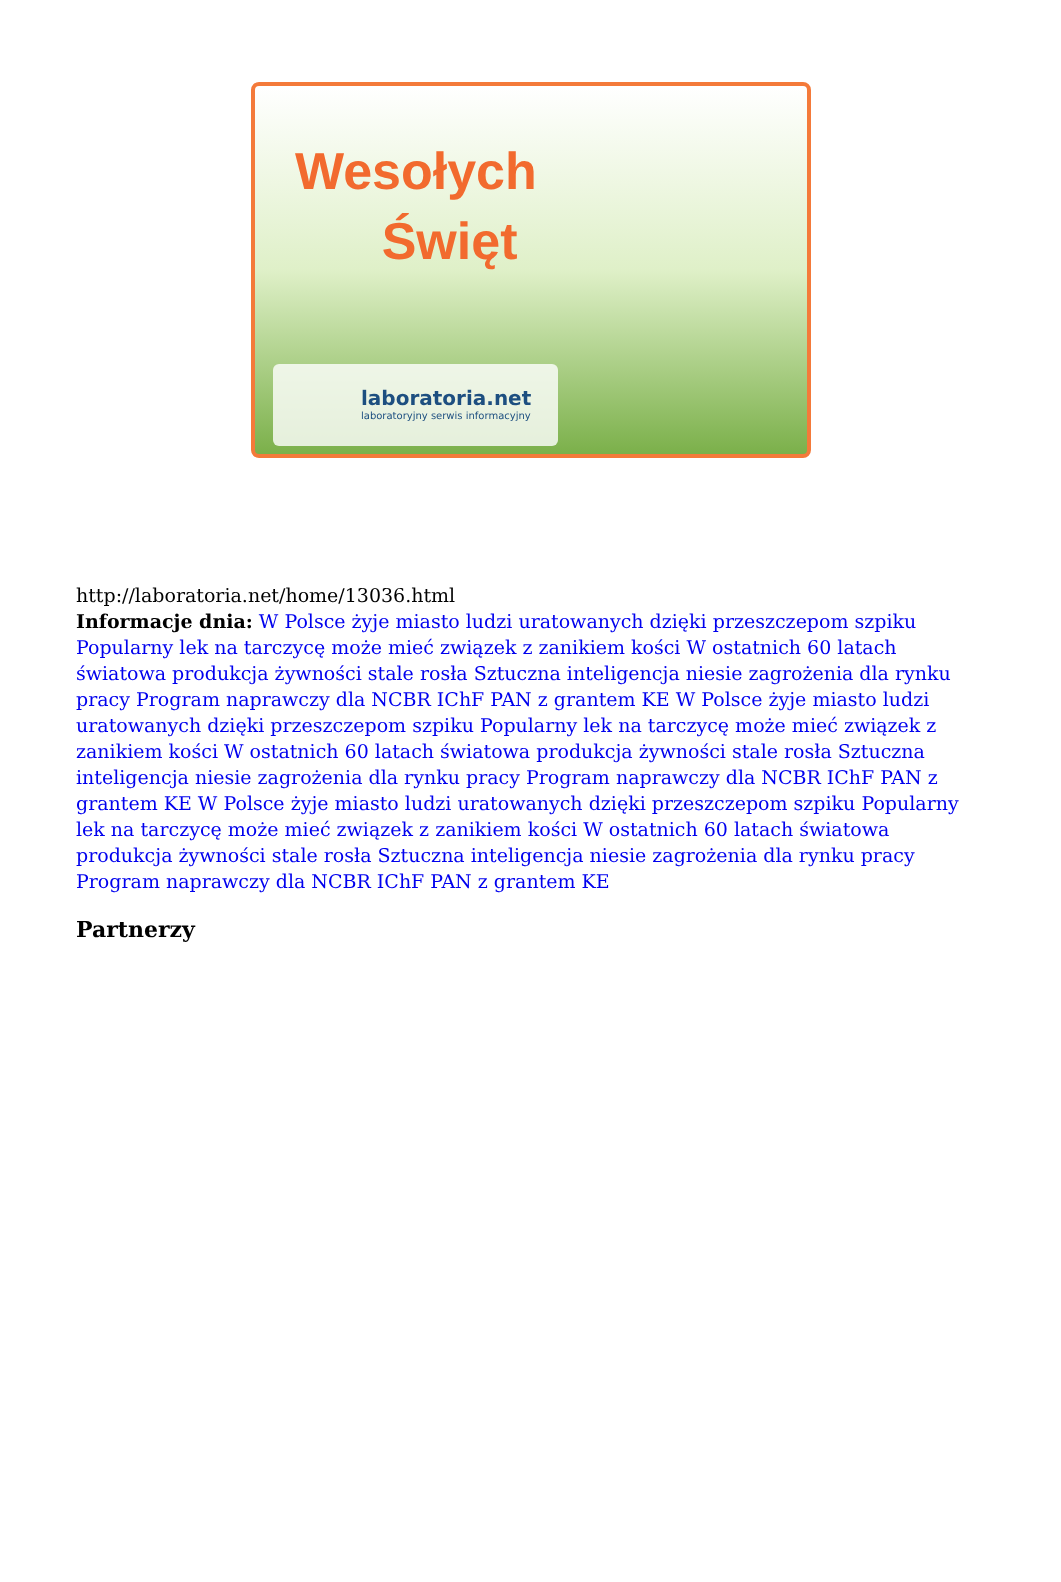Wesołych
Święt
laboratoria.net
laboratoryjny serwis informacyjny
http://laboratoria.net/home/13036.html
Informacje dnia: W Polsce żyje miasto ludzi uratowanych dzięki przeszczepom szpiku Popularny lek na tarczycę może mieć związek z zanikiem kości W ostatnich 60 latach światowa produkcja żywności stale rosła Sztuczna inteligencja niesie zagrożenia dla rynku pracy Program naprawczy dla NCBR IChF PAN z grantem KE W Polsce żyje miasto ludzi uratowanych dzięki przeszczepom szpiku Popularny lek na tarczycę może mieć związek z zanikiem kości W ostatnich 60 latach światowa produkcja żywności stale rosła Sztuczna inteligencja niesie zagrożenia dla rynku pracy Program naprawczy dla NCBR IChF PAN z grantem KE W Polsce żyje miasto ludzi uratowanych dzięki przeszczepom szpiku Popularny lek na tarczycę może mieć związek z zanikiem kości W ostatnich 60 latach światowa produkcja żywności stale rosła Sztuczna inteligencja niesie zagrożenia dla rynku pracy Program naprawczy dla NCBR IChF PAN z grantem KE
Partnerzy